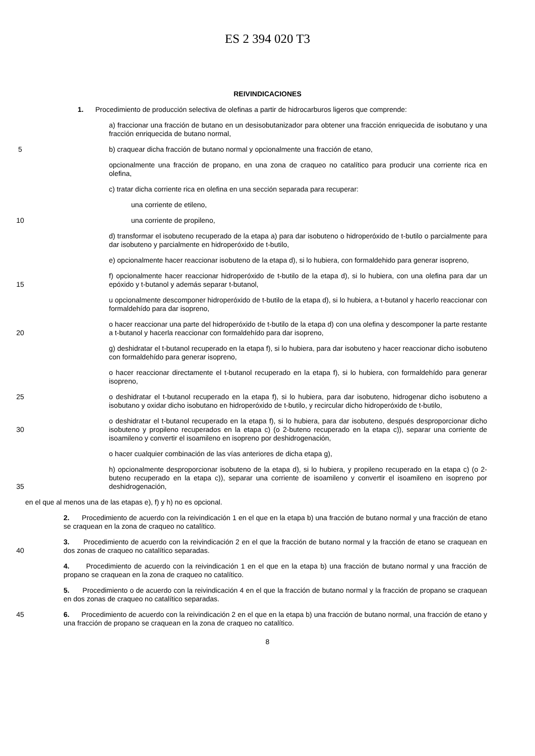ES 2 394 020 T3
REIVINDICACIONES
1. Procedimiento de producción selectiva de olefinas a partir de hidrocarburos ligeros que comprende:
a) fraccionar una fracción de butano en un desisobutanizador para obtener una fracción enriquecida de isobutano y una fracción enriquecida de butano normal,
5 b) craquear dicha fracción de butano normal y opcionalmente una fracción de etano,
opcionalmente una fracción de propano, en una zona de craqueo no catalítico para producir una corriente rica en olefina,
c) tratar dicha corriente rica en olefina en una sección separada para recuperar:
una corriente de etileno,
10 una corriente de propileno,
d) transformar el isobuteno recuperado de la etapa a) para dar isobuteno o hidroperóxido de t-butilo o parcialmente para dar isobuteno y parcialmente en hidroperóxido de t-butilo,
e) opcionalmente hacer reaccionar isobuteno de la etapa d), si lo hubiera, con formaldehido para generar isopreno,
15 f) opcionalmente hacer reaccionar hidroperóxido de t-butilo de la etapa d), si lo hubiera, con una olefina para dar un epóxido y t-butanol y además separar t-butanol,
u opcionalmente descomponer hidroperóxido de t-butilo de la etapa d), si lo hubiera, a t-butanol y hacerlo reaccionar con formaldehído para dar isopreno,
20 o hacer reaccionar una parte del hidroperóxido de t-butilo de la etapa d) con una olefina y descomponer la parte restante a t-butanol y hacerla reaccionar con formaldehído para dar isopreno,
g) deshidratar el t-butanol recuperado en la etapa f), si lo hubiera, para dar isobuteno y hacer reaccionar dicho isobuteno con formaldehído para generar isopreno,
o hacer reaccionar directamente el t-butanol recuperado en la etapa f), si lo hubiera, con formaldehído para generar isopreno,
25 o deshidratar el t-butanol recuperado en la etapa f), si lo hubiera, para dar isobuteno, hidrogenar dicho isobuteno a isobutano y oxidar dicho isobutano en hidroperóxido de t-butilo, y recircular dicho hidroperóxido de t-butilo,
30 o deshidratar el t-butanol recuperado en la etapa f), si lo hubiera, para dar isobuteno, después desproporcionar dicho isobuteno y propileno recuperados en la etapa c) (o 2-buteno recuperado en la etapa c)), separar una corriente de isoamileno y convertir el isoamileno en isopreno por deshidrogenación,
o hacer cualquier combinación de las vías anteriores de dicha etapa g),
35 h) opcionalmente desproporcionar isobuteno de la etapa d), si lo hubiera, y propileno recuperado en la etapa c) (o 2-buteno recuperado en la etapa c)), separar una corriente de isoamileno y convertir el isoamileno en isopreno por deshidrogenación,
en el que al menos una de las etapas e), f) y h) no es opcional.
2. Procedimiento de acuerdo con la reivindicación 1 en el que en la etapa b) una fracción de butano normal y una fracción de etano se craquean en la zona de craqueo no catalítico.
40 3. Procedimiento de acuerdo con la reivindicación 2 en el que la fracción de butano normal y la fracción de etano se craquean en dos zonas de craqueo no catalítico separadas.
4. Procedimiento de acuerdo con la reivindicación 1 en el que en la etapa b) una fracción de butano normal y una fracción de propano se craquean en la zona de craqueo no catalítico.
5. Procedimiento o de acuerdo con la reivindicación 4 en el que la fracción de butano normal y la fracción de propano se craquean en dos zonas de craqueo no catalítico separadas.
45 6. Procedimiento de acuerdo con la reivindicación 2 en el que en la etapa b) una fracción de butano normal, una fracción de etano y una fracción de propano se craquean en la zona de craqueo no catalítico.
8